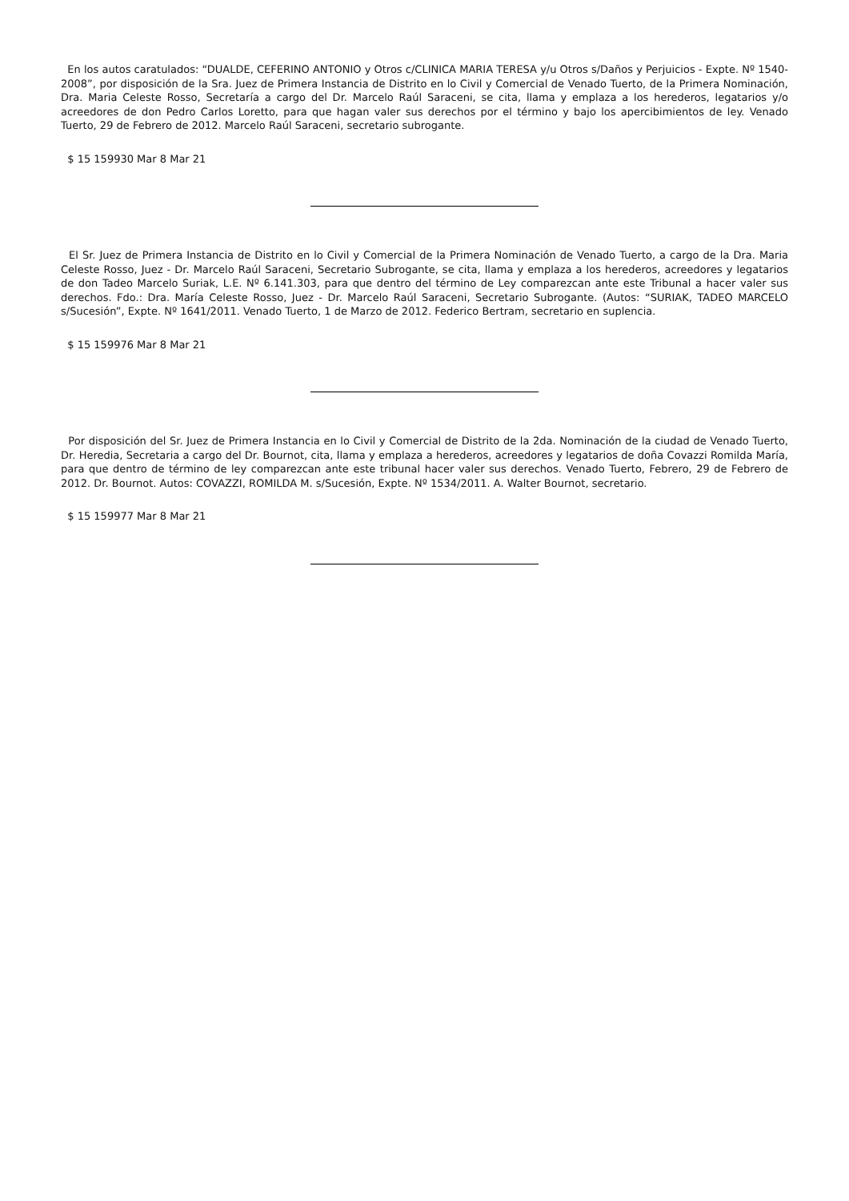En los autos caratulados: “DUALDE, CEFERINO ANTONIO y Otros c/CLINICA MARIA TERESA y/u Otros s/Daños y Perjuicios - Expte. Nº 1540-2008”, por disposición de la Sra. Juez de Primera Instancia de Distrito en lo Civil y Comercial de Venado Tuerto, de la Primera Nominación, Dra. Maria Celeste Rosso, Secretaría a cargo del Dr. Marcelo Raúl Saraceni, se cita, llama y emplaza a los herederos, legatarios y/o acreedores de don Pedro Carlos Loretto, para que hagan valer sus derechos por el término y bajo los apercibimientos de ley. Venado Tuerto, 29 de Febrero de 2012. Marcelo Raúl Saraceni, secretario subrogante.
$ 15 159930 Mar 8 Mar 21
El Sr. Juez de Primera Instancia de Distrito en lo Civil y Comercial de la Primera Nominación de Venado Tuerto, a cargo de la Dra. Maria Celeste Rosso, Juez - Dr. Marcelo Raúl Saraceni, Secretario Subrogante, se cita, llama y emplaza a los herederos, acreedores y legatarios de don Tadeo Marcelo Suriak, L.E. Nº 6.141.303, para que dentro del término de Ley comparezcan ante este Tribunal a hacer valer sus derechos. Fdo.: Dra. María Celeste Rosso, Juez - Dr. Marcelo Raúl Saraceni, Secretario Subrogante. (Autos: “SURIAK, TADEO MARCELO s/Sucesión”, Expte. Nº 1641/2011. Venado Tuerto, 1 de Marzo de 2012. Federico Bertram, secretario en suplencia.
$ 15 159976 Mar 8 Mar 21
Por disposición del Sr. Juez de Primera Instancia en lo Civil y Comercial de Distrito de la 2da. Nominación de la ciudad de Venado Tuerto, Dr. Heredia, Secretaria a cargo del Dr. Bournot, cita, llama y emplaza a herederos, acreedores y legatarios de doña Covazzi Romilda María, para que dentro de término de ley comparezcan ante este tribunal hacer valer sus derechos. Venado Tuerto, Febrero, 29 de Febrero de 2012. Dr. Bournot. Autos: COVAZZI, ROMILDA M. s/Sucesión, Expte. Nº 1534/2011. A. Walter Bournot, secretario.
$ 15 159977 Mar 8 Mar 21